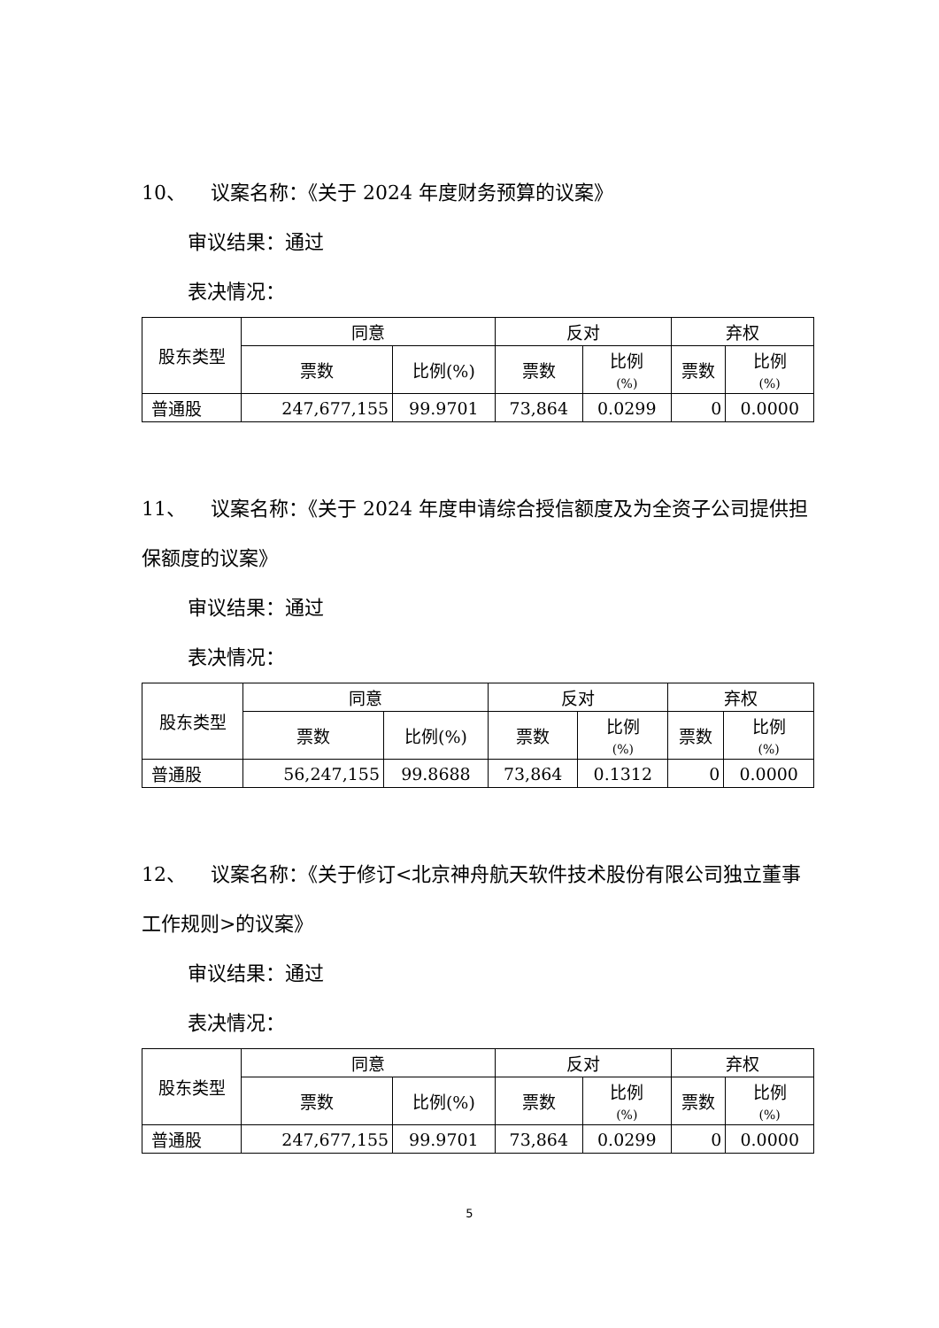10、 议案名称：《关于 2024 年度财务预算的议案》
审议结果：通过
表决情况：
| 股东类型 | 同意 | | 反对 | | 弃权 | |
| --- | --- | --- | --- | --- | --- | --- |
| | 票数 | 比例(%) | 票数 | 比例 (%) | 票数 | 比例 (%) |
| 普通股 | 247,677,155 | 99.9701 | 73,864 | 0.0299 | 0 | 0.0000 |
11、 议案名称：《关于 2024 年度申请综合授信额度及为全资子公司提供担保额度的议案》
审议结果：通过
表决情况：
| 股东类型 | 同意 | | 反对 | | 弃权 | |
| --- | --- | --- | --- | --- | --- | --- |
| | 票数 | 比例(%) | 票数 | 比例 (%) | 票数 | 比例 (%) |
| 普通股 | 56,247,155 | 99.8688 | 73,864 | 0.1312 | 0 | 0.0000 |
12、 议案名称：《关于修订<北京神舟航天软件技术股份有限公司独立董事工作规则>的议案》
审议结果：通过
表决情况：
| 股东类型 | 同意 | | 反对 | | 弃权 | |
| --- | --- | --- | --- | --- | --- | --- |
| | 票数 | 比例(%) | 票数 | 比例 (%) | 票数 | 比例 (%) |
| 普通股 | 247,677,155 | 99.9701 | 73,864 | 0.0299 | 0 | 0.0000 |
5